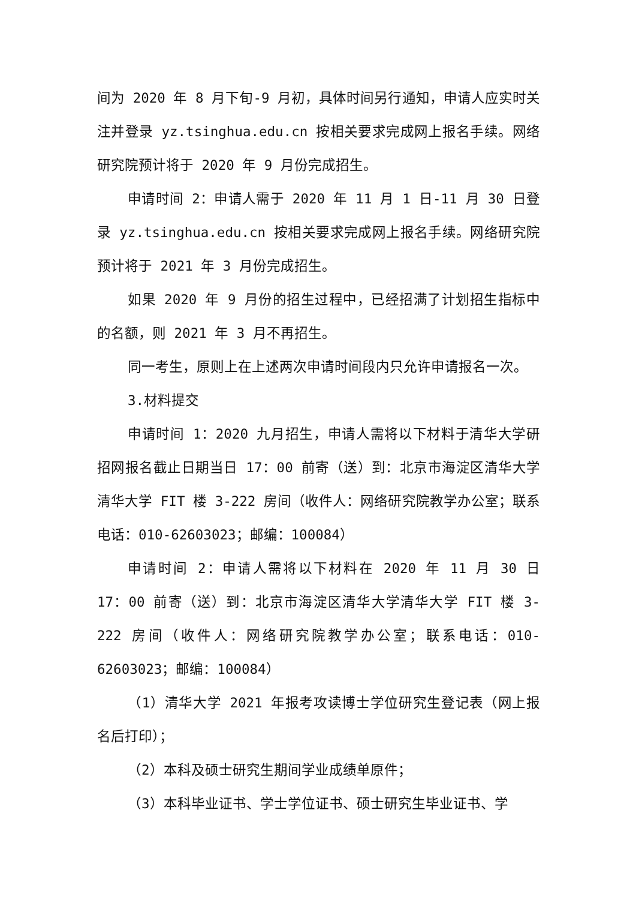间为 2020 年 8 月下旬-9 月初，具体时间另行通知，申请人应实时关注并登录 yz.tsinghua.edu.cn 按相关要求完成网上报名手续。网络研究院预计将于 2020 年 9 月份完成招生。
申请时间 2：申请人需于 2020 年 11 月 1 日-11 月 30 日登录 yz.tsinghua.edu.cn 按相关要求完成网上报名手续。网络研究院预计将于 2021 年 3 月份完成招生。
如果 2020 年 9 月份的招生过程中，已经招满了计划招生指标中的名额，则 2021 年 3 月不再招生。
同一考生，原则上在上述两次申请时间段内只允许申请报名一次。
3.材料提交
申请时间 1：2020 九月招生，申请人需将以下材料于清华大学研招网报名截止日期当日 17：00 前寄（送）到：北京市海淀区清华大学清华大学 FIT 楼 3-222 房间（收件人：网络研究院教学办公室；联系电话：010-62603023；邮编：100084）
申请时间 2：申请人需将以下材料在 2020 年 11 月 30 日 17：00 前寄（送）到：北京市海淀区清华大学清华大学 FIT 楼 3-222 房间（收件人：网络研究院教学办公室；联系电话：010-62603023；邮编：100084）
（1）清华大学 2021 年报考攻读博士学位研究生登记表（网上报名后打印）；
（2）本科及硕士研究生期间学业成绩单原件；
（3）本科毕业证书、学士学位证书、硕士研究生毕业证书、学